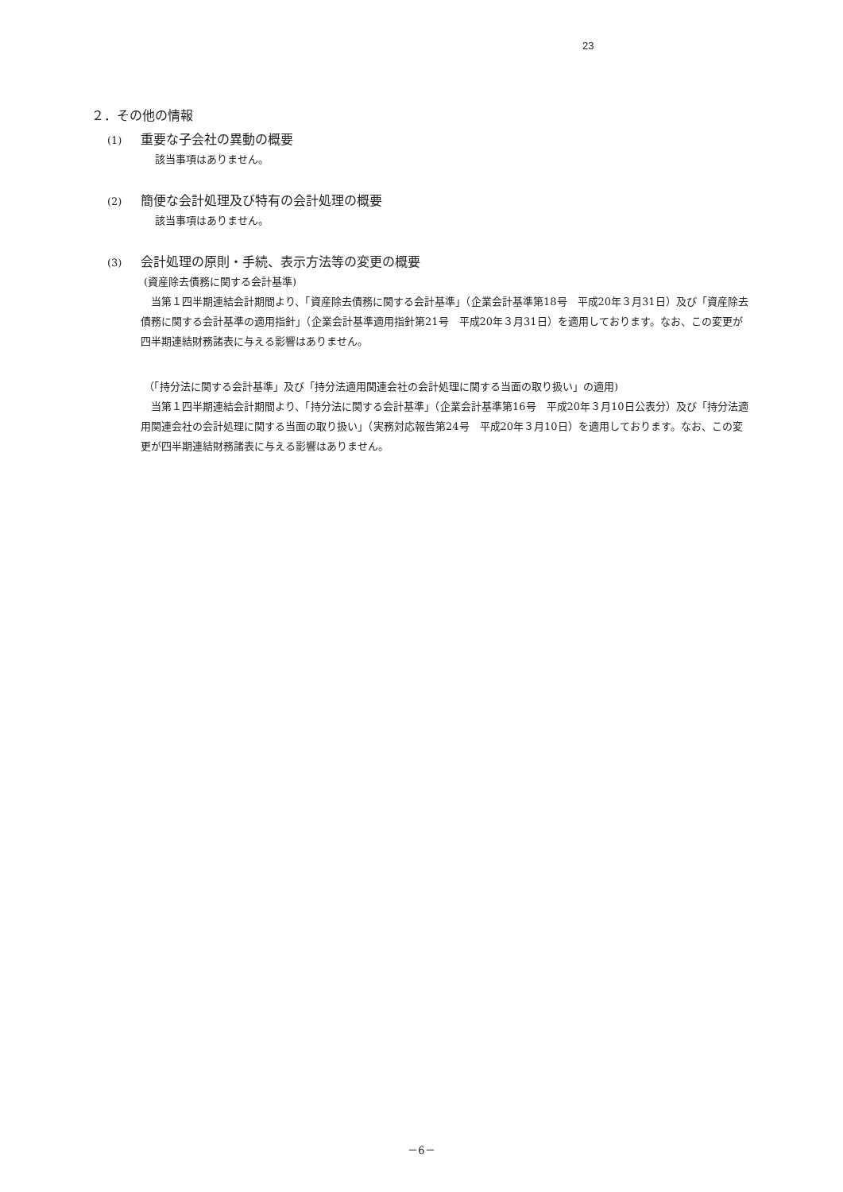23
２．その他の情報
(1) 重要な子会社の異動の概要
該当事項はありません。
(2) 簡便な会計処理及び特有の会計処理の概要
該当事項はありません。
(3) 会計処理の原則・手続、表示方法等の変更の概要
(資産除去債務に関する会計基準)
当第１四半期連結会計期間より、「資産除去債務に関する会計基準」（企業会計基準第18号　平成20年３月31日）及び「資産除去債務に関する会計基準の適用指針」（企業会計基準適用指針第21号　平成20年３月31日）を適用しております。なお、この変更が四半期連結財務諸表に与える影響はありません。
（「持分法に関する会計基準」及び「持分法適用関連会社の会計処理に関する当面の取り扱い」の適用)
当第１四半期連結会計期間より、「持分法に関する会計基準」（企業会計基準第16号　平成20年３月10日公表分）及び「持分法適用関連会社の会計処理に関する当面の取り扱い」（実務対応報告第24号　平成20年３月10日）を適用しております。なお、この変更が四半期連結財務諸表に与える影響はありません。
－6－